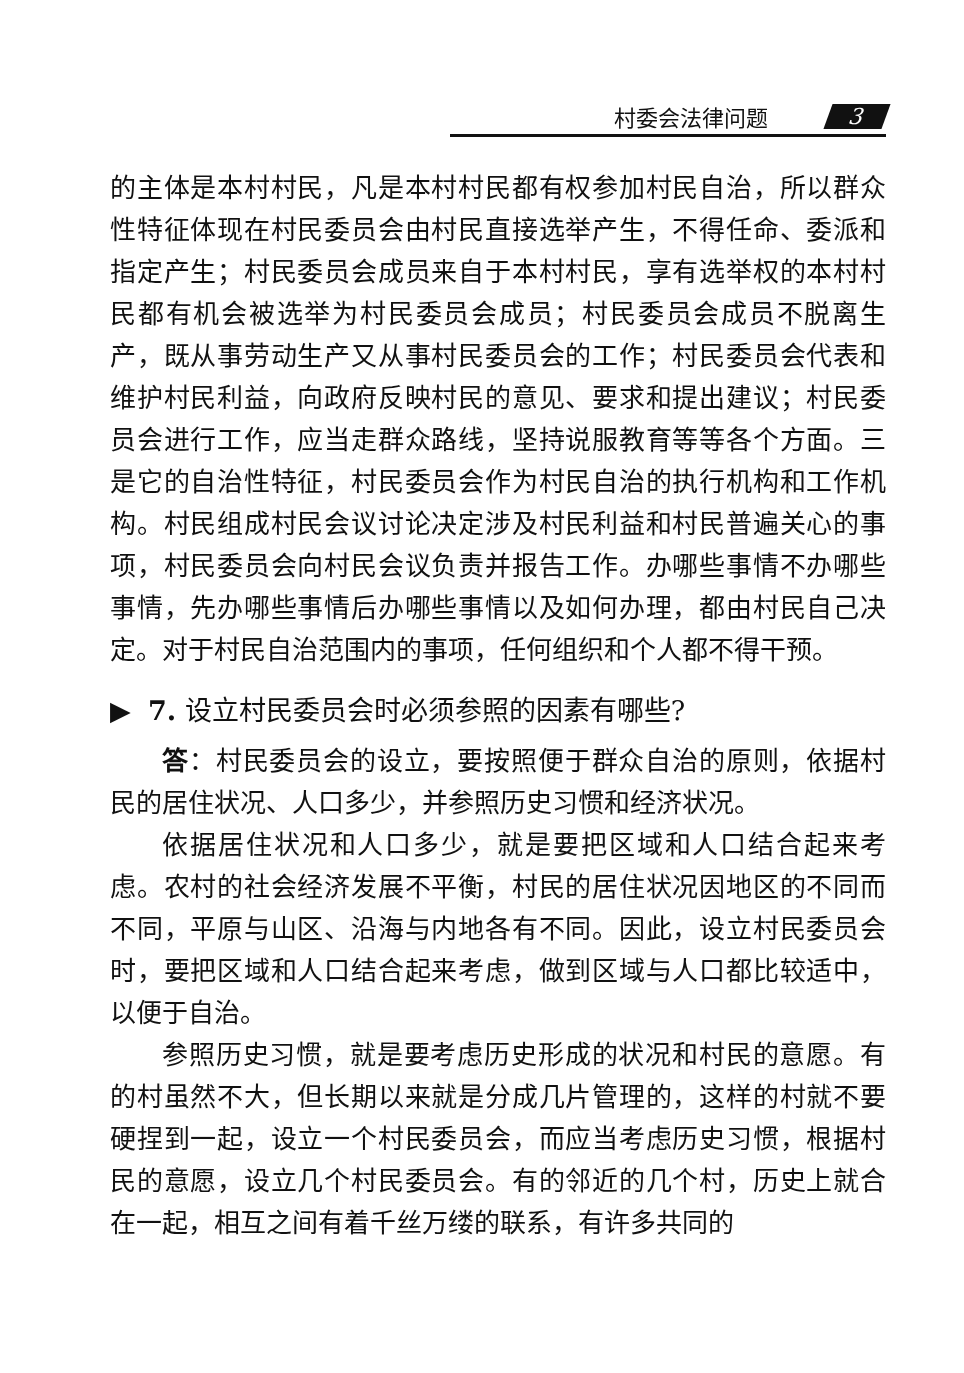村委会法律问题 3
的主体是本村村民，凡是本村村民都有权参加村民自治，所以群众性特征体现在村民委员会由村民直接选举产生，不得任命、委派和指定产生；村民委员会成员来自于本村村民，享有选举权的本村村民都有机会被选举为村民委员会成员；村民委员会成员不脱离生产，既从事劳动生产又从事村民委员会的工作；村民委员会代表和维护村民利益，向政府反映村民的意见、要求和提出建议；村民委员会进行工作，应当走群众路线，坚持说服教育等等各个方面。三是它的自治性特征，村民委员会作为村民自治的执行机构和工作机构。村民组成村民会议讨论决定涉及村民利益和村民普遍关心的事项，村民委员会向村民会议负责并报告工作。办哪些事情不办哪些事情，先办哪些事情后办哪些事情以及如何办理，都由村民自己决定。对于村民自治范围内的事项，任何组织和个人都不得干预。
▶ 7. 设立村民委员会时必须参照的因素有哪些?
答：村民委员会的设立，要按照便于群众自治的原则，依据村民的居住状况、人口多少，并参照历史习惯和经济状况。
依据居住状况和人口多少，就是要把区域和人口结合起来考虑。农村的社会经济发展不平衡，村民的居住状况因地区的不同而不同，平原与山区、沿海与内地各有不同。因此，设立村民委员会时，要把区域和人口结合起来考虑，做到区域与人口都比较适中，以便于自治。
参照历史习惯，就是要考虑历史形成的状况和村民的意愿。有的村虽然不大，但长期以来就是分成几片管理的，这样的村就不要硬捏到一起，设立一个村民委员会，而应当考虑历史习惯，根据村民的意愿，设立几个村民委员会。有的邻近的几个村，历史上就合在一起，相互之间有着千丝万缕的联系，有许多共同的